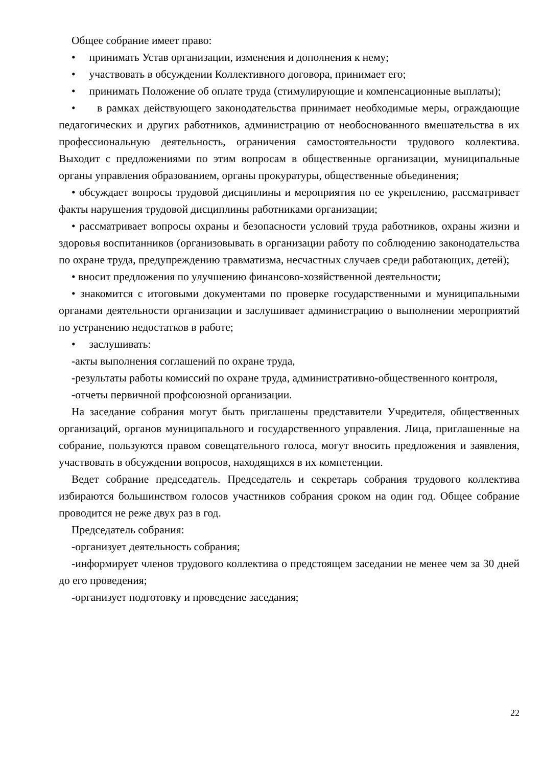Общее собрание имеет право:
• принимать Устав организации, изменения и дополнения к нему;
• участвовать в обсуждении Коллективного договора, принимает его;
• принимать Положение об оплате труда (стимулирующие и компенсационные выплаты);
• в рамках действующего законодательства принимает необходимые меры, ограждающие педагогических и других работников, администрацию от необоснованного вмешательства в их профессиональную деятельность, ограничения самостоятельности трудового коллектива. Выходит с предложениями по этим вопросам в общественные организации, муниципальные органы управления образованием, органы прокуратуры, общественные объединения;
• обсуждает вопросы трудовой дисциплины и мероприятия по ее укреплению, рассматривает факты нарушения трудовой дисциплины работниками организации;
• рассматривает вопросы охраны и безопасности условий труда работников, охраны жизни и здоровья воспитанников (организовывать в организации работу по соблюдению законодательства по охране труда, предупреждению травматизма, несчастных случаев среди работающих, детей);
• вносит предложения по улучшению финансово-хозяйственной деятельности;
• знакомится с итоговыми документами по проверке государственными и муниципальными органами деятельности организации и заслушивает администрацию о выполнении мероприятий по устранению недостатков в работе;
• заслушивать:
-акты выполнения соглашений по охране труда,
-результаты работы комиссий по охране труда, административно-общественного контроля,
-отчеты первичной профсоюзной организации.
На заседание собрания могут быть приглашены представители Учредителя, общественных организаций, органов муниципального и государственного управления. Лица, приглашенные на собрание, пользуются правом совещательного голоса, могут вносить предложения и заявления, участвовать в обсуждении вопросов, находящихся в их компетенции.
Ведет собрание председатель. Председатель и секретарь собрания трудового коллектива избираются большинством голосов участников собрания сроком на один год. Общее собрание проводится не реже двух раз в год.
Председатель собрания:
-организует деятельность собрания;
-информирует членов трудового коллектива о предстоящем заседании не менее чем за 30 дней до его проведения;
-организует подготовку и проведение заседания;
22